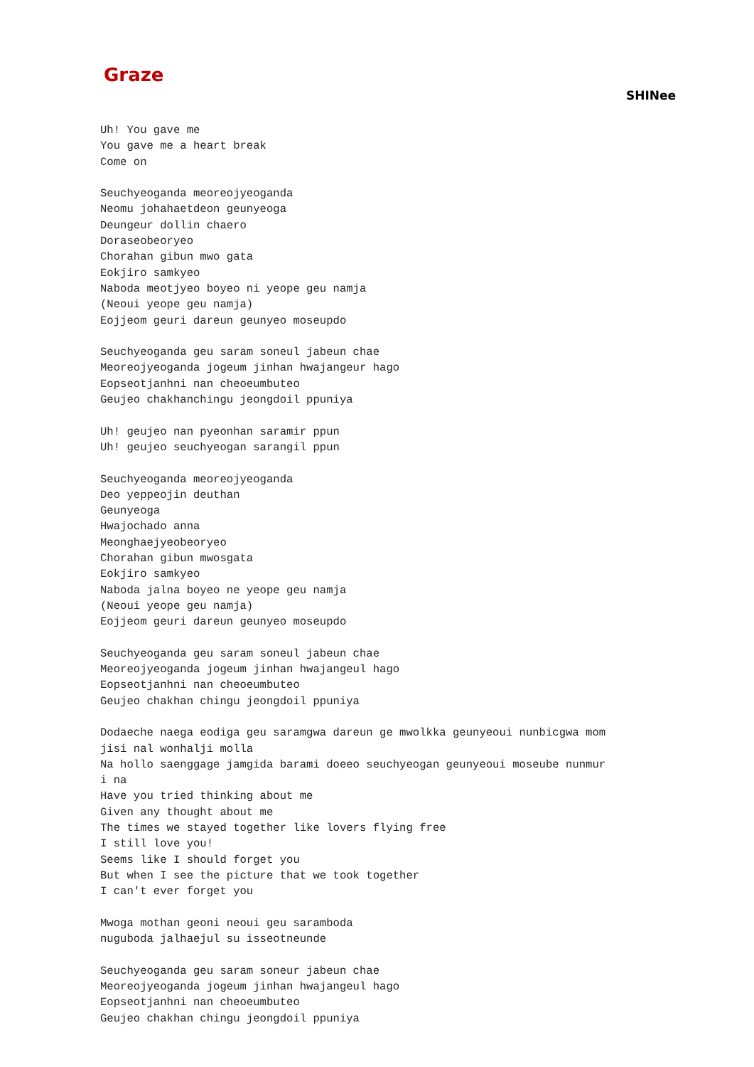Graze
SHINee
Uh! You gave me
You gave me a heart break
Come on

Seuchyeoganda meoreojyeoganda
Neomu johahaetdeon geunyeoga
Deungeur dollin chaero
Doraseobeoryeo
Chorahan gibun mwo gata
Eokjiro samkyeo
Naboda meotjyeo boyeo ni yeope geu namja
(Neoui yeope geu namja)
Eojjeom geuri dareun geunyeo moseupdo

Seuchyeoganda geu saram soneul jabeun chae
Meoreojyeoganda jogeum jinhan hwajangeur hago
Eopseotjanhni nan cheoeumbuteo
Geujeo chakhanchingu jeongdoil ppuniya

Uh! geujeo nan pyeonhan saramir ppun
Uh! geujeo seuchyeogan sarangil ppun

Seuchyeoganda meoreojyeoganda
Deo yeppeojin deuthan
Geunyeoga
Hwajochado anna
Meonghaejyeobeoryeo
Chorahan gibun mwosgata
Eokjiro samkyeo
Naboda jalna boyeo ne yeope geu namja
(Neoui yeope geu namja)
Eojjeom geuri dareun geunyeo moseupdo

Seuchyeoganda geu saram soneul jabeun chae
Meoreojyeoganda jogeum jinhan hwajangeul hago
Eopseotjanhni nan cheoeumbuteo
Geujeo chakhan chingu jeongdoil ppuniya

Dodaeche naega eodiga geu saramgwa dareun ge mwolkka geunyeoui nunbicgwa mom
jisi nal wonhalji molla
Na hollo saenggage jamgida barami doeeo seuchyeogan geunyeoui moseube nunmur
i na
Have you tried thinking about me
Given any thought about me
The times we stayed together like lovers flying free
I still love you!
Seems like I should forget you
But when I see the picture that we took together
I can't ever forget you

Mwoga mothan geoni neoui geu saramboda
nuguboda jalhaejul su isseotneunde

Seuchyeoganda geu saram soneur jabeun chae
Meoreojyeoganda jogeum jinhan hwajangeul hago
Eopseotjanhni nan cheoeumbuteo
Geujeo chakhan chingu jeongdoil ppuniya